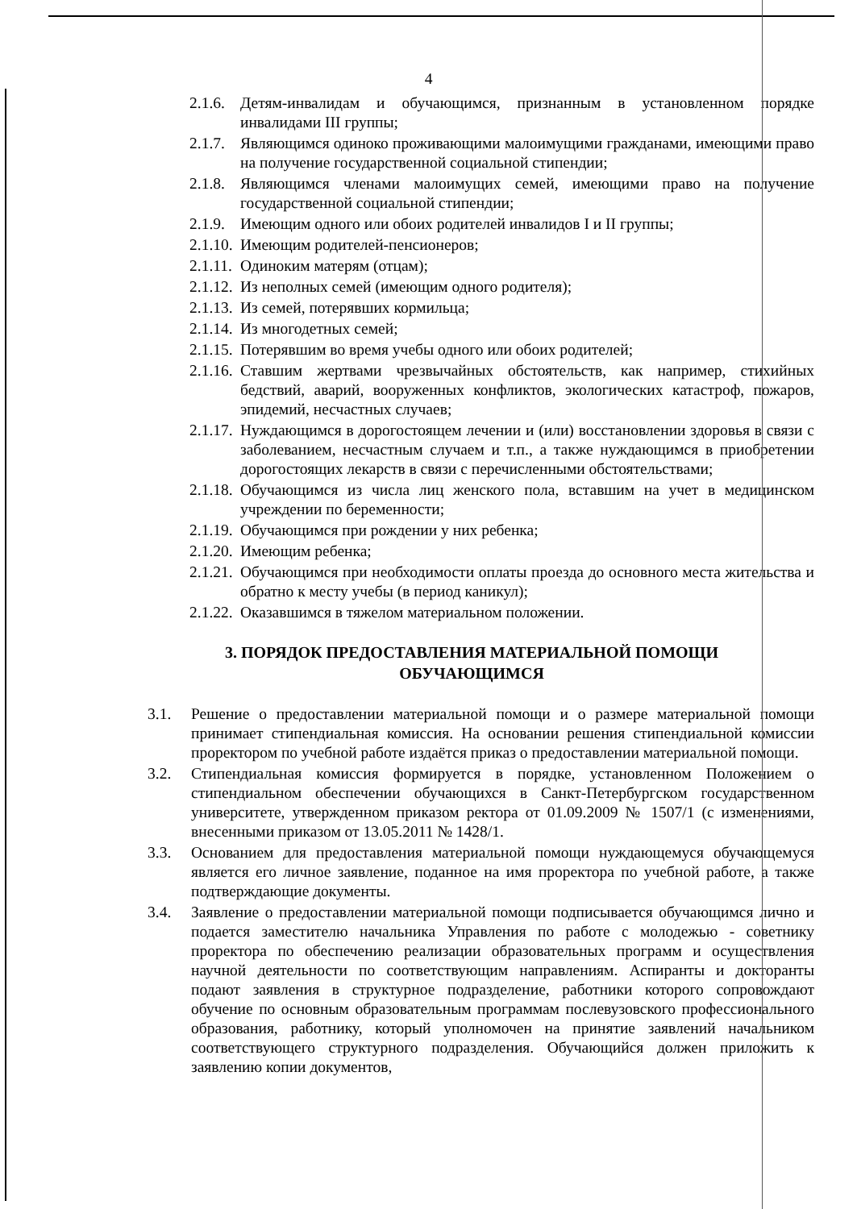4
2.1.6. Детям-инвалидам и обучающимся, признанным в установленном порядке инвалидами III группы;
2.1.7. Являющимся одиноко проживающими малоимущими гражданами, имеющими право на получение государственной социальной стипендии;
2.1.8. Являющимся членами малоимущих семей, имеющими право на получение государственной социальной стипендии;
2.1.9. Имеющим одного или обоих родителей инвалидов I и II группы;
2.1.10. Имеющим родителей-пенсионеров;
2.1.11. Одиноким матерям (отцам);
2.1.12. Из неполных семей (имеющим одного родителя);
2.1.13. Из семей, потерявших кормильца;
2.1.14. Из многодетных семей;
2.1.15. Потерявшим во время учебы одного или обоих родителей;
2.1.16. Ставшим жертвами чрезвычайных обстоятельств, как например, стихийных бедствий, аварий, вооруженных конфликтов, экологических катастроф, пожаров, эпидемий, несчастных случаев;
2.1.17. Нуждающимся в дорогостоящем лечении и (или) восстановлении здоровья в связи с заболеванием, несчастным случаем и т.п., а также нуждающимся в приобретении дорогостоящих лекарств в связи с перечисленными обстоятельствами;
2.1.18. Обучающимся из числа лиц женского пола, вставшим на учет в медицинском учреждении по беременности;
2.1.19. Обучающимся при рождении у них ребенка;
2.1.20. Имеющим ребенка;
2.1.21. Обучающимся при необходимости оплаты проезда до основного места жительства и обратно к месту учебы (в период каникул);
2.1.22. Оказавшимся в тяжелом материальном положении.
3. ПОРЯДОК ПРЕДОСТАВЛЕНИЯ МАТЕРИАЛЬНОЙ ПОМОЩИ ОБУЧАЮЩИМСЯ
3.1. Решение о предоставлении материальной помощи и о размере материальной помощи принимает стипендиальная комиссия. На основании решения стипендиальной комиссии проректором по учебной работе издаётся приказ о предоставлении материальной помощи.
3.2. Стипендиальная комиссия формируется в порядке, установленном Положением о стипендиальном обеспечении обучающихся в Санкт-Петербургском государственном университете, утвержденном приказом ректора от 01.09.2009 № 1507/1 (с изменениями, внесенными приказом от 13.05.2011 № 1428/1.
3.3. Основанием для предоставления материальной помощи нуждающемуся обучающемуся является его личное заявление, поданное на имя проректора по учебной работе, а также подтверждающие документы.
3.4. Заявление о предоставлении материальной помощи подписывается обучающимся лично и подается заместителю начальника Управления по работе с молодежью - советнику проректора по обеспечению реализации образовательных программ и осуществления научной деятельности по соответствующим направлениям. Аспиранты и докторанты подают заявления в структурное подразделение, работники которого сопровождают обучение по основным образовательным программам послевузовского профессионального образования, работнику, который уполномочен на принятие заявлений начальником соответствующего структурного подразделения. Обучающийся должен приложить к заявлению копии документов,